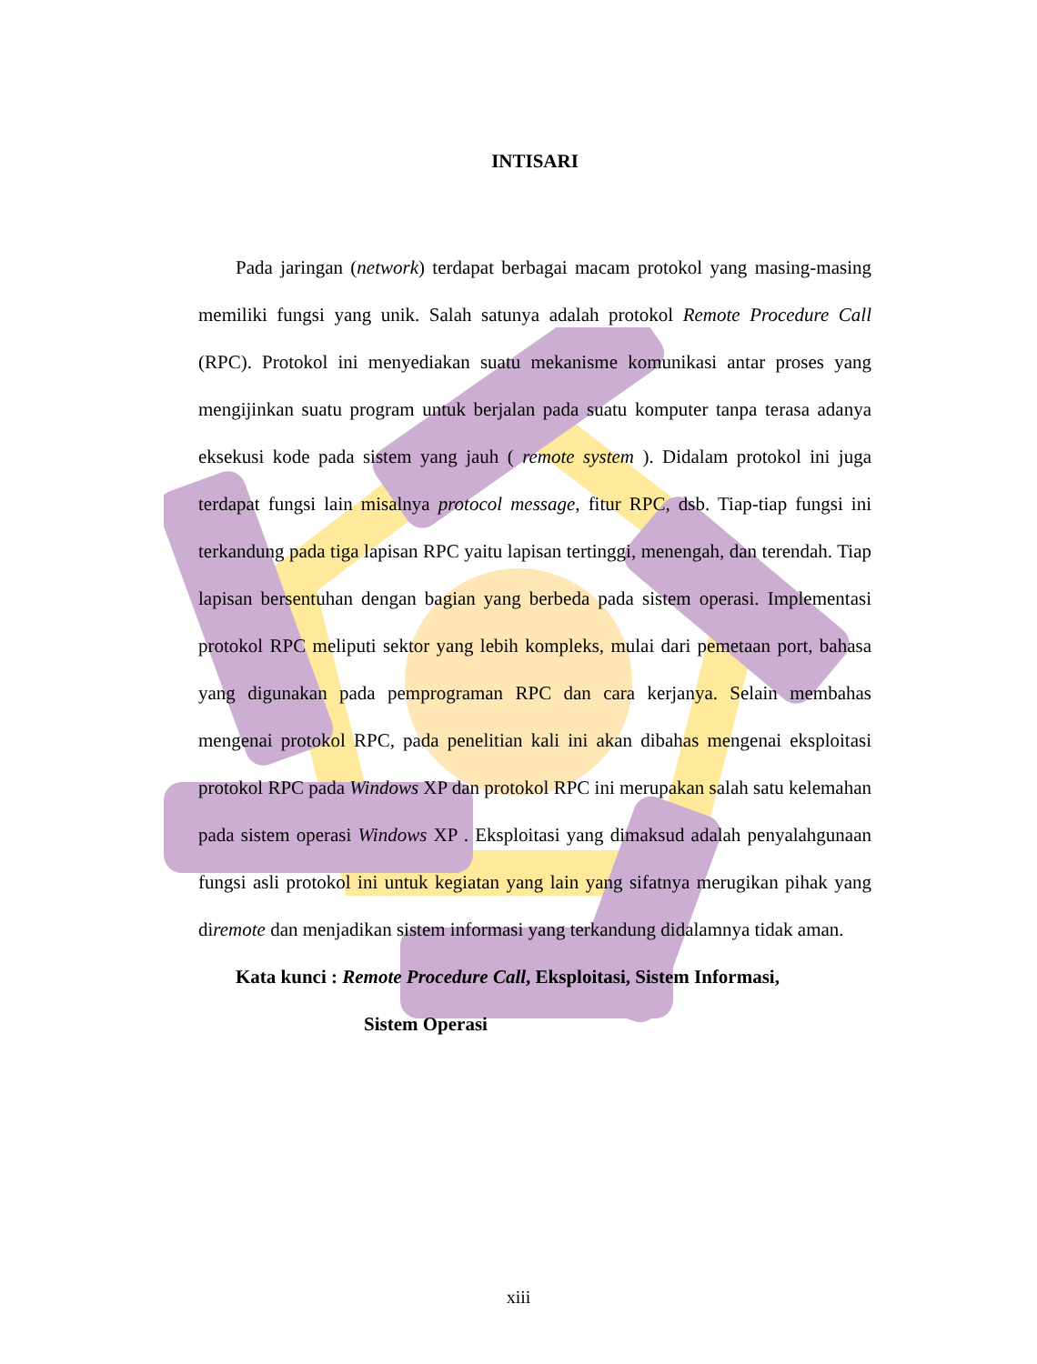INTISARI
Pada jaringan (network) terdapat berbagai macam protokol yang masing-masing memiliki fungsi yang unik. Salah satunya adalah protokol Remote Procedure Call (RPC). Protokol ini menyediakan suatu mekanisme komunikasi antar proses yang mengijinkan suatu program untuk berjalan pada suatu komputer tanpa terasa adanya eksekusi kode pada sistem yang jauh ( remote system ). Didalam protokol ini juga terdapat fungsi lain misalnya protocol message, fitur RPC, dsb. Tiap-tiap fungsi ini terkandung pada tiga lapisan RPC yaitu lapisan tertinggi, menengah, dan terendah. Tiap lapisan bersentuhan dengan bagian yang berbeda pada sistem operasi. Implementasi protokol RPC meliputi sektor yang lebih kompleks, mulai dari pemetaan port, bahasa yang digunakan pada pemprograman RPC dan cara kerjanya. Selain membahas mengenai protokol RPC, pada penelitian kali ini akan dibahas mengenai eksploitasi protokol RPC pada Windows XP dan protokol RPC ini merupakan salah satu kelemahan pada sistem operasi Windows XP . Eksploitasi yang dimaksud adalah penyalahgunaan fungsi asli protokol ini untuk kegiatan yang lain yang sifatnya merugikan pihak yang diremote dan menjadikan sistem informasi yang terkandung didalamnya tidak aman.
Kata kunci : Remote Procedure Call, Eksploitasi, Sistem Informasi,
Sistem Operasi
xiii